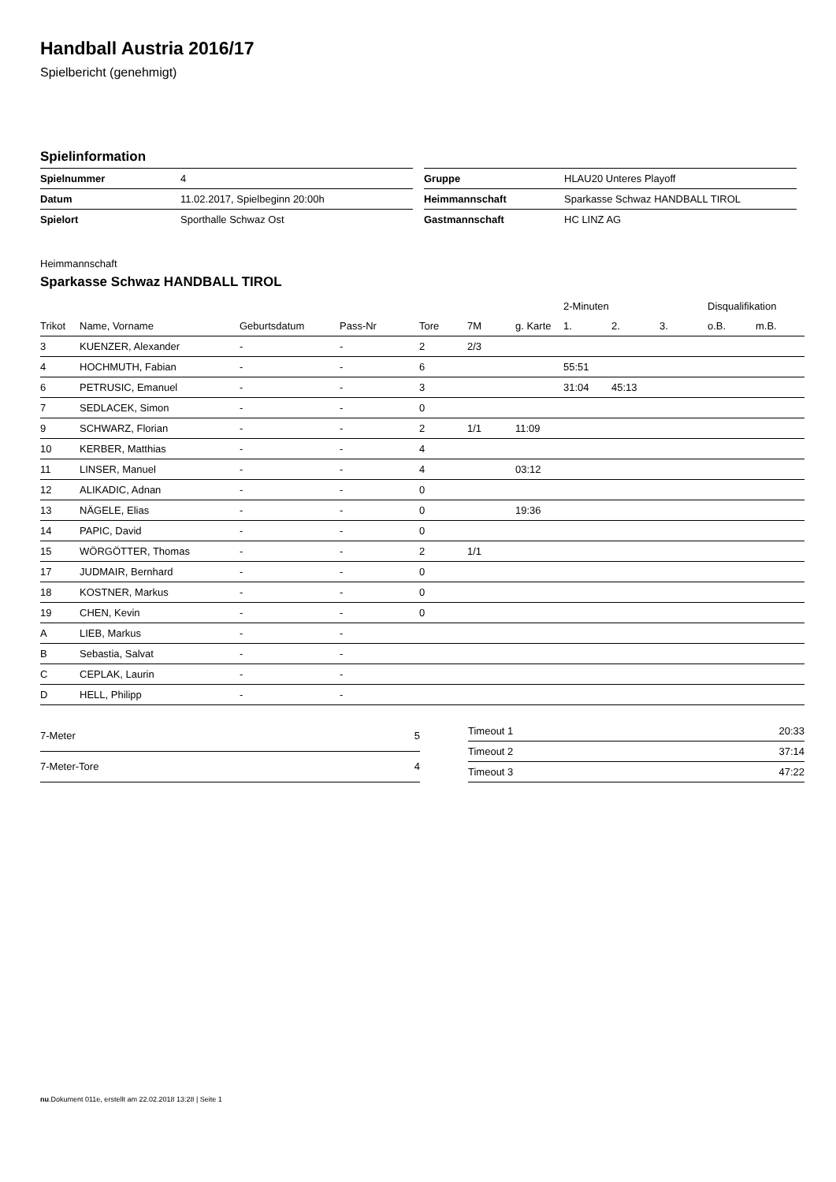Handball Austria 2016/17
Spielbericht (genehmigt)
Spielinformation
| Spielnummer | 4 |
| Datum | 11.02.2017, Spielbeginn 20:00h |
| Spielort | Sporthalle Schwaz Ost |
| Gruppe | HLAU20 Unteres Playoff |
| Heimmannschaft | Sparkasse Schwaz HANDBALL TIROL |
| Gastmannschaft | HC LINZ AG |
Heimmannschaft
Sparkasse Schwaz HANDBALL TIROL
| | | | | | | | 2-Minuten | | | Disqualifikation | |
| --- | --- | --- | --- | --- | --- | --- | --- | --- | --- | --- | --- |
| Trikot | Name, Vorname | Geburtsdatum | Pass-Nr | Tore | 7M | g. Karte | 1. | 2. | 3. | o.B. | m.B. |
| 3 | KUENZER, Alexander | - | - | 2 | 2/3 | | | | | | |
| 4 | HOCHMUTH, Fabian | - | - | 6 | | | 55:51 | | | | |
| 6 | PETRUSIC, Emanuel | - | - | 3 | | | 31:04 | 45:13 | | | |
| 7 | SEDLACEK, Simon | - | - | 0 | | | | | | | |
| 9 | SCHWARZ, Florian | - | - | 2 | 1/1 | 11:09 | | | | | |
| 10 | KERBER, Matthias | - | - | 4 | | | | | | | |
| 11 | LINSER, Manuel | - | - | 4 | | 03:12 | | | | | |
| 12 | ALIKADIC, Adnan | - | - | 0 | | | | | | | |
| 13 | NÄGELE, Elias | - | - | 0 | | 19:36 | | | | | |
| 14 | PAPIC, David | - | - | 0 | | | | | | | |
| 15 | WÖRGÖTTER, Thomas | - | - | 2 | 1/1 | | | | | | |
| 17 | JUDMAIR, Bernhard | - | - | 0 | | | | | | | |
| 18 | KOSTNER, Markus | - | - | 0 | | | | | | | |
| 19 | CHEN, Kevin | - | - | 0 | | | | | | | |
| A | LIEB, Markus | - | - | | | | | | | | |
| B | Sebastia, Salvat | - | - | | | | | | | | |
| C | CEPLAK, Laurin | - | - | | | | | | | | |
| D | HELL, Philipp | - | - | | | | | | | | |
| 7-Meter | 5 |
| 7-Meter-Tore | 4 |
| Timeout 1 | 20:33 |
| Timeout 2 | 37:14 |
| Timeout 3 | 47:22 |
nu.Dokument 011e, erstellt am 22.02.2018 13:28 | Seite 1